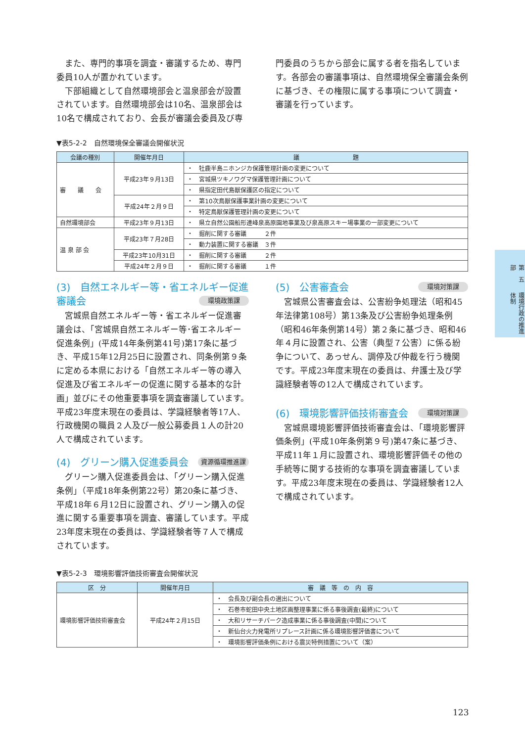また、専門的事項を調査・審議するため、専門委員10人が置かれています。
下部組織として自然環境部会と温泉部会が設置されています。自然環境部会は10名、温泉部会は10名で構成されており、会長が審議会委員及び専
門委員のうちから部会に属する者を指名しています。各部会の審議事項は、自然環境保全審議会条例に基づき、その権限に属する事項について調査・審議を行っています。
▼表5-2-2　自然環境保全審議会開催状況
| 会議の種別 | 開催年月日 | 議 題 |
| --- | --- | --- |
| 審 議 会 | 平成23年９月13日 | ・ 牡鹿半島ニホンジカ保護管理計画の変更について |
| | | ・ 宮城県ツキノワグマ保護管理計画について |
| | | ・ 県指定田代島獣保護区の指定について |
| | 平成24年２月９日 | ・ 第10次鳥獣保護事業計画の変更について |
| | | ・ 特定鳥獣保護管理計画の変更について |
| 自然環境部会 | 平成23年９月13日 | ・ 県立自然公園船形連峰泉高原園地事業及び泉高原スキー場事業の一部変更について |
| 温 泉 部 会 | 平成23年７月28日 | ・ 掘削に関する審議 ２件 |
| | | ・ 動力装置に関する審議 ３件 |
| | 平成23年10月31日 | ・ 掘削に関する審議 ２件 |
| | 平成24年２月９日 | ・ 掘削に関する審議 １件 |
(3)　自然エネルギー等・省エネルギー促進審議会 環境政策課
宮城県自然エネルギー等・省エネルギー促進審議会は、「宮城県自然エネルギー等･省エネルギー促進条例」(平成14年条例第41号)第17条に基づき、平成15年12月25日に設置され、同条例第９条に定める本県における「自然エネルギー等の導入促進及び省エネルギーの促進に関する基本的な計画」並びにその他重要事項を調査審議しています。平成23年度末現在の委員は、学識経験者等17人、行政機関の職員２人及び一般公募委員１人の計20人で構成されています。
(4)　グリーン購入促進委員会 資源循環推進課
グリーン購入促進委員会は、「グリーン購入促進条例」（平成18年条例第22号）第20条に基づき、平成18年６月12日に設置され、グリーン購入の促進に関する重要事項を調査、審議しています。平成23年度末現在の委員は、学識経験者等７人で構成されています。
(5)　公害審査会 環境対策課
宮城県公害審査会は、公害紛争処理法（昭和45年法律第108号）第13条及び公害紛争処理条例（昭和46年条例第14号）第２条に基づき、昭和46年４月に設置され、公害（典型７公害）に係る紛争について、あっせん、調停及び仲裁を行う機関です。平成23年度末現在の委員は、弁護士及び学識経験者等の12人で構成されています。
(6)　環境影響評価技術審査会 環境対策課
宮城県環境影響評価技術審査会は、「環境影響評価条例」(平成10年条例第９号)第47条に基づき、平成11年１月に設置され、環境影響評価その他の手続等に関する技術的な事項を調査審議しています。平成23年度末現在の委員は、学識経験者12人で構成されています。
▼表5-2-3　環境影響評価技術審査会開催状況
| 区 分 | 開催年月日 | 審 議 等 の 内 容 |
| --- | --- | --- |
| 環境影響評価技術審査会 | 平成24年２月15日 | ・ 会長及び副会長の選出について |
| | | ・ 石巻市蛇田中央土地区画整理事業に係る事後調査(最終)について |
| | | ・ 大和リサーチパーク造成事業に係る事後調査(中間)について |
| | | ・ 新仙台火力発電所リプレース計画に係る環境影響評価書について |
| | | ・ 環境影響評価条例における震災特例措置について（案） |
第　五　部 環境行政の推進体制
123